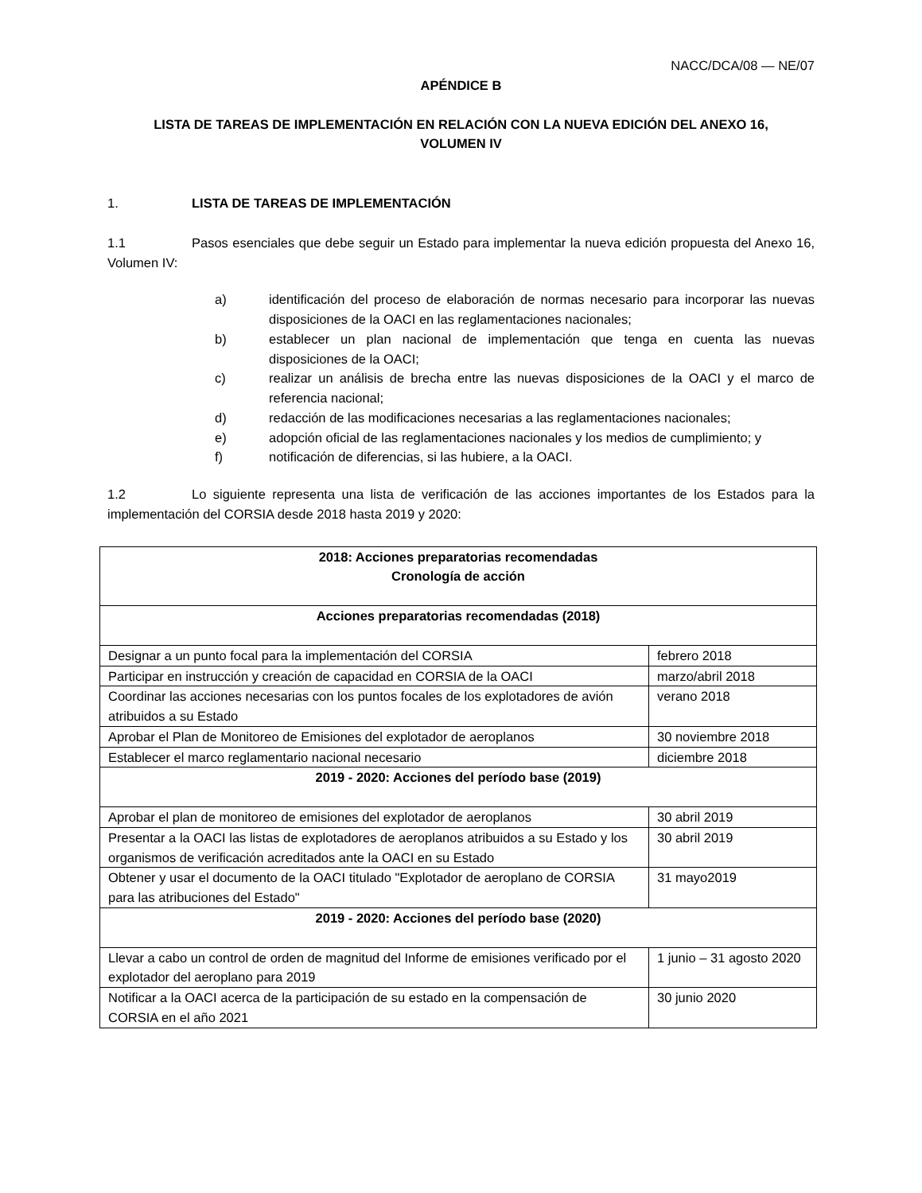NACC/DCA/08 — NE/07
APÉNDICE B
LISTA DE TAREAS DE IMPLEMENTACIÓN EN RELACIÓN CON LA NUEVA EDICIÓN DEL ANEXO 16,
VOLUMEN IV
1. LISTA DE TAREAS DE IMPLEMENTACIÓN
1.1 Pasos esenciales que debe seguir un Estado para implementar la nueva edición propuesta del Anexo 16, Volumen IV:
a) identificación del proceso de elaboración de normas necesario para incorporar las nuevas disposiciones de la OACI en las reglamentaciones nacionales;
b) establecer un plan nacional de implementación que tenga en cuenta las nuevas disposiciones de la OACI;
c) realizar un análisis de brecha entre las nuevas disposiciones de la OACI y el marco de referencia nacional;
d) redacción de las modificaciones necesarias a las reglamentaciones nacionales;
e) adopción oficial de las reglamentaciones nacionales y los medios de cumplimiento; y
f) notificación de diferencias, si las hubiere, a la OACI.
1.2 Lo siguiente representa una lista de verificación de las acciones importantes de los Estados para la implementación del CORSIA desde 2018 hasta 2019 y 2020:
| 2018: Acciones preparatorias recomendadas Cronología de acción | |
| --- | --- |
| Acciones preparatorias recomendadas (2018) | |
| Designar a un punto focal para la implementación del CORSIA | febrero 2018 |
| Participar en instrucción y creación de capacidad en CORSIA de la OACI | marzo/abril 2018 |
| Coordinar las acciones necesarias con los puntos focales de los explotadores de avión atribuidos a su Estado | verano 2018 |
| Aprobar el Plan de Monitoreo de Emisiones del explotador de aeroplanos | 30 noviembre 2018 |
| Establecer el marco reglamentario nacional necesario | diciembre 2018 |
| 2019 - 2020: Acciones del período base (2019) | |
| Aprobar el plan de monitoreo de emisiones del explotador de aeroplanos | 30 abril 2019 |
| Presentar a la OACI las listas de explotadores de aeroplanos atribuidos a su Estado y los organismos de verificación acreditados ante la OACI en su Estado | 30 abril 2019 |
| Obtener y usar el documento de la OACI titulado "Explotador de aeroplano de CORSIA para las atribuciones del Estado" | 31 mayo2019 |
| 2019 - 2020: Acciones del período base (2020) | |
| Llevar a cabo un control de orden de magnitud del Informe de emisiones verificado por el explotador del aeroplano para 2019 | 1 junio – 31 agosto 2020 |
| Notificar a la OACI acerca de la participación de su estado en la compensación de CORSIA en el año 2021 | 30 junio 2020 |